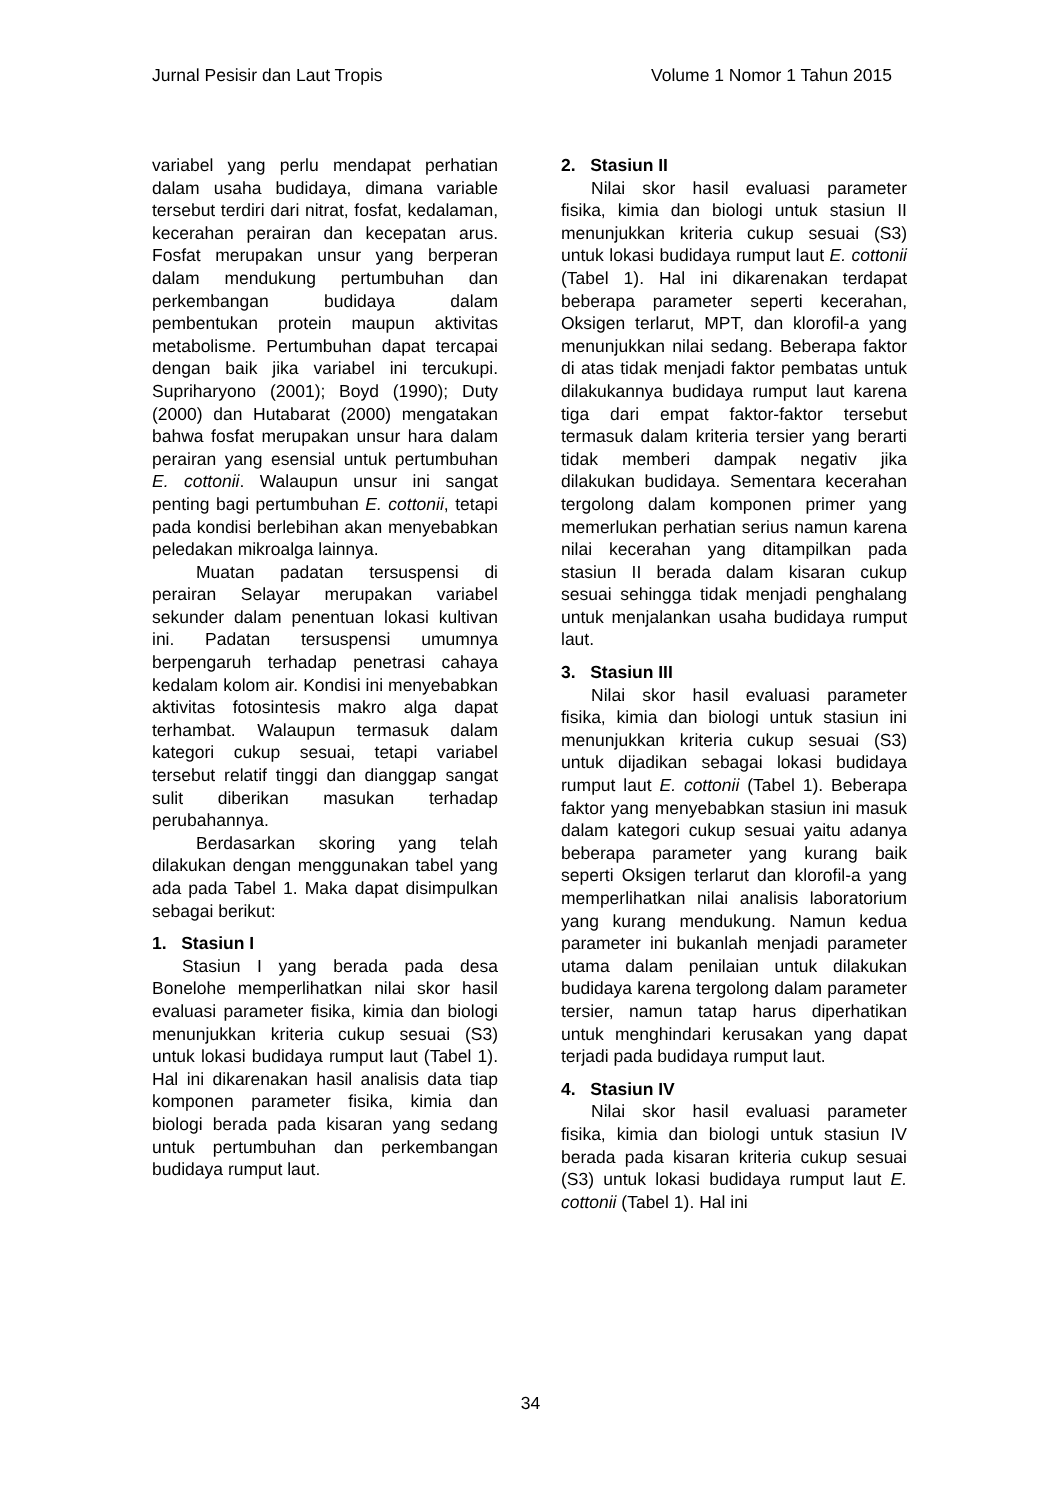Jurnal Pesisir dan Laut Tropis Volume 1 Nomor 1 Tahun 2015
variabel yang perlu mendapat perhatian dalam usaha budidaya, dimana variable tersebut terdiri dari nitrat, fosfat, kedalaman, kecerahan perairan dan kecepatan arus. Fosfat merupakan unsur yang berperan dalam mendukung pertumbuhan dan perkembangan budidaya dalam pembentukan protein maupun aktivitas metabolisme. Pertumbuhan dapat tercapai dengan baik jika variabel ini tercukupi. Supriharyono (2001); Boyd (1990); Duty (2000) dan Hutabarat (2000) mengatakan bahwa fosfat merupakan unsur hara dalam perairan yang esensial untuk pertumbuhan E. cottonii. Walaupun unsur ini sangat penting bagi pertumbuhan E. cottonii, tetapi pada kondisi berlebihan akan menyebabkan peledakan mikroalga lainnya.
Muatan padatan tersuspensi di perairan Selayar merupakan variabel sekunder dalam penentuan lokasi kultivan ini. Padatan tersuspensi umumnya berpengaruh terhadap penetrasi cahaya kedalam kolom air. Kondisi ini menyebabkan aktivitas fotosintesis makro alga dapat terhambat. Walaupun termasuk dalam kategori cukup sesuai, tetapi variabel tersebut relatif tinggi dan dianggap sangat sulit diberikan masukan terhadap perubahannya.
Berdasarkan skoring yang telah dilakukan dengan menggunakan tabel yang ada pada Tabel 1. Maka dapat disimpulkan sebagai berikut:
1. Stasiun I
Stasiun I yang berada pada desa Bonelohe memperlihatkan nilai skor hasil evaluasi parameter fisika, kimia dan biologi menunjukkan kriteria cukup sesuai (S3) untuk lokasi budidaya rumput laut (Tabel 1). Hal ini dikarenakan hasil analisis data tiap komponen parameter fisika, kimia dan biologi berada pada kisaran yang sedang untuk pertumbuhan dan perkembangan budidaya rumput laut.
2. Stasiun II
Nilai skor hasil evaluasi parameter fisika, kimia dan biologi untuk stasiun II menunjukkan kriteria cukup sesuai (S3) untuk lokasi budidaya rumput laut E. cottonii (Tabel 1). Hal ini dikarenakan terdapat beberapa parameter seperti kecerahan, Oksigen terlarut, MPT, dan klorofil-a yang menunjukkan nilai sedang. Beberapa faktor di atas tidak menjadi faktor pembatas untuk dilakukannya budidaya rumput laut karena tiga dari empat faktor-faktor tersebut termasuk dalam kriteria tersier yang berarti tidak memberi dampak negativ jika dilakukan budidaya. Sementara kecerahan tergolong dalam komponen primer yang memerlukan perhatian serius namun karena nilai kecerahan yang ditampilkan pada stasiun II berada dalam kisaran cukup sesuai sehingga tidak menjadi penghalang untuk menjalankan usaha budidaya rumput laut.
3. Stasiun III
Nilai skor hasil evaluasi parameter fisika, kimia dan biologi untuk stasiun ini menunjukkan kriteria cukup sesuai (S3) untuk dijadikan sebagai lokasi budidaya rumput laut E. cottonii (Tabel 1). Beberapa faktor yang menyebabkan stasiun ini masuk dalam kategori cukup sesuai yaitu adanya beberapa parameter yang kurang baik seperti Oksigen terlarut dan klorofil-a yang memperlihatkan nilai analisis laboratorium yang kurang mendukung. Namun kedua parameter ini bukanlah menjadi parameter utama dalam penilaian untuk dilakukan budidaya karena tergolong dalam parameter tersier, namun tatap harus diperhatikan untuk menghindari kerusakan yang dapat terjadi pada budidaya rumput laut.
4. Stasiun IV
Nilai skor hasil evaluasi parameter fisika, kimia dan biologi untuk stasiun IV berada pada kisaran kriteria cukup sesuai (S3) untuk lokasi budidaya rumput laut E. cottonii (Tabel 1). Hal ini
34